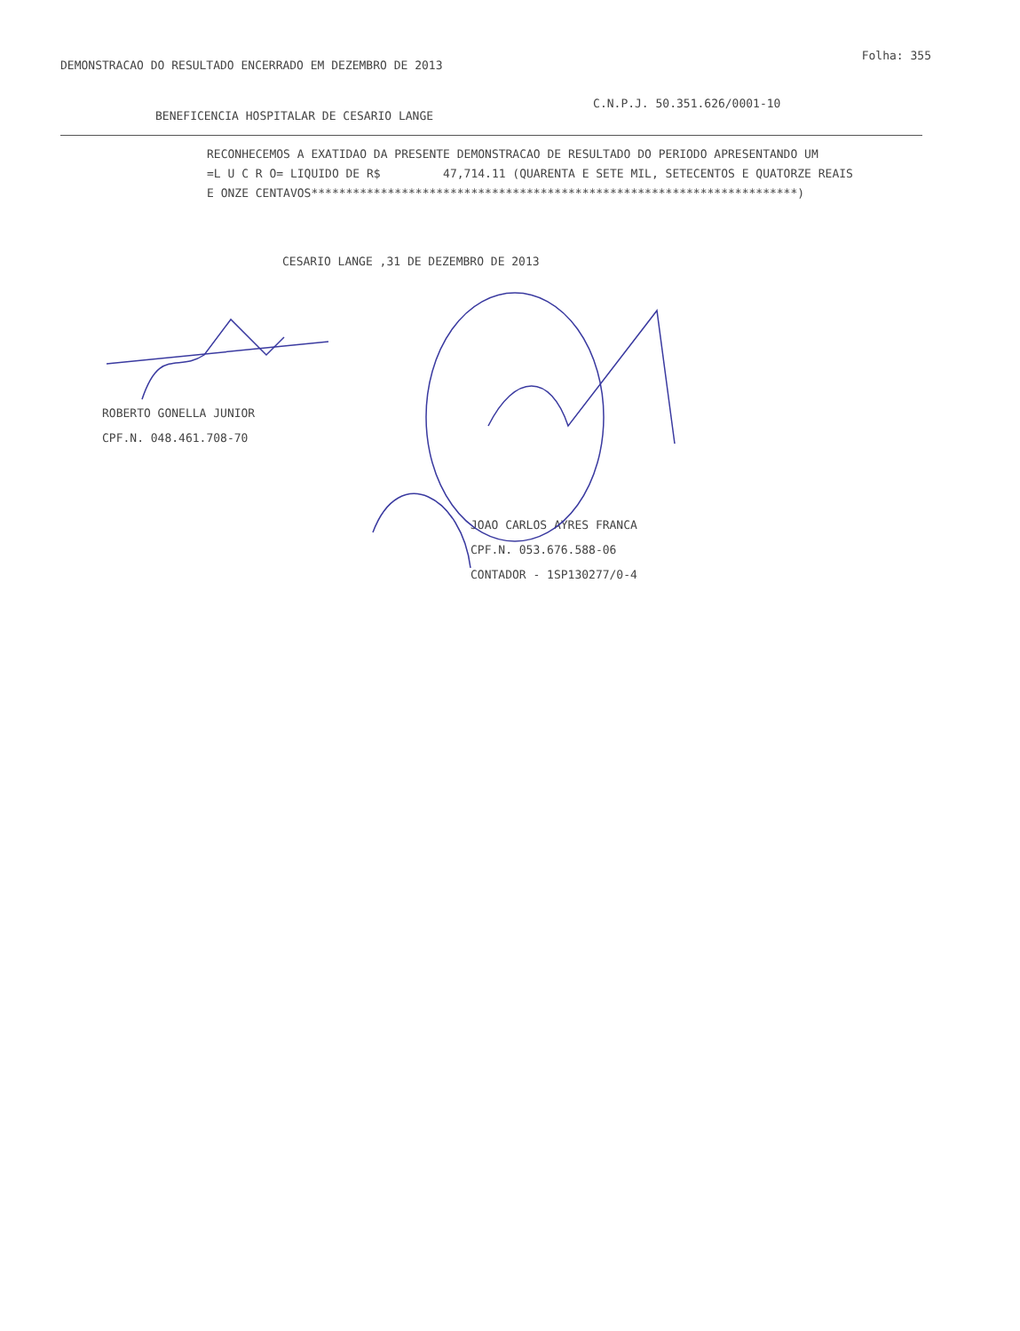Folha: 355
DEMONSTRACAO DO RESULTADO ENCERRADO EM DEZEMBRO DE 2013
BENEFICENCIA HOSPITALAR DE CESARIO LANGE C.N.P.J. 50.351.626/0001-10
RECONHECEMOS A EXATIDAO DA PRESENTE DEMONSTRACAO DE RESULTADO DO PERIODO APRESENTANDO UM
=L U C R O= LIQUIDO DE R$ 47,714.11 (QUARENTA E SETE MIL, SETECENTOS E QUATORZE REAIS
E ONZE CENTAVOS**********************************************************************)
CESARIO LANGE ,31 DE DEZEMBRO DE 2013
ROBERTO GONELLA JUNIOR
CPF.N. 048.461.708-70
JOAO CARLOS AYRES FRANCA
CPF.N. 053.676.588-06
CONTADOR - 1SP130277/0-4